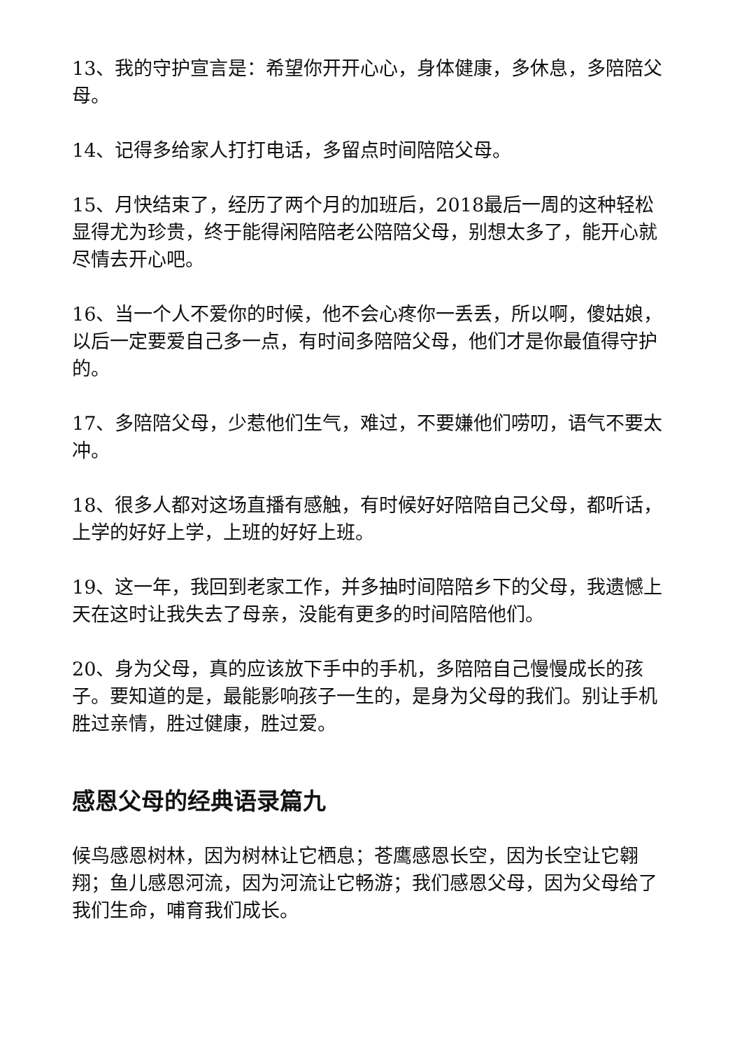13、我的守护宣言是：希望你开开心心，身体健康，多休息，多陪陪父母。
14、记得多给家人打打电话，多留点时间陪陪父母。
15、月快结束了，经历了两个月的加班后，2018最后一周的这种轻松显得尤为珍贵，终于能得闲陪陪老公陪陪父母，别想太多了，能开心就尽情去开心吧。
16、当一个人不爱你的时候，他不会心疼你一丢丢，所以啊，傻姑娘，以后一定要爱自己多一点，有时间多陪陪父母，他们才是你最值得守护的。
17、多陪陪父母，少惹他们生气，难过，不要嫌他们唠叨，语气不要太冲。
18、很多人都对这场直播有感触，有时候好好陪陪自己父母，都听话，上学的好好上学，上班的好好上班。
19、这一年，我回到老家工作，并多抽时间陪陪乡下的父母，我遗憾上天在这时让我失去了母亲，没能有更多的时间陪陪他们。
20、身为父母，真的应该放下手中的手机，多陪陪自己慢慢成长的孩子。要知道的是，最能影响孩子一生的，是身为父母的我们。别让手机胜过亲情，胜过健康，胜过爱。
感恩父母的经典语录篇九
候鸟感恩树林，因为树林让它栖息；苍鹰感恩长空，因为长空让它翱翔；鱼儿感恩河流，因为河流让它畅游；我们感恩父母，因为父母给了我们生命，哺育我们成长。